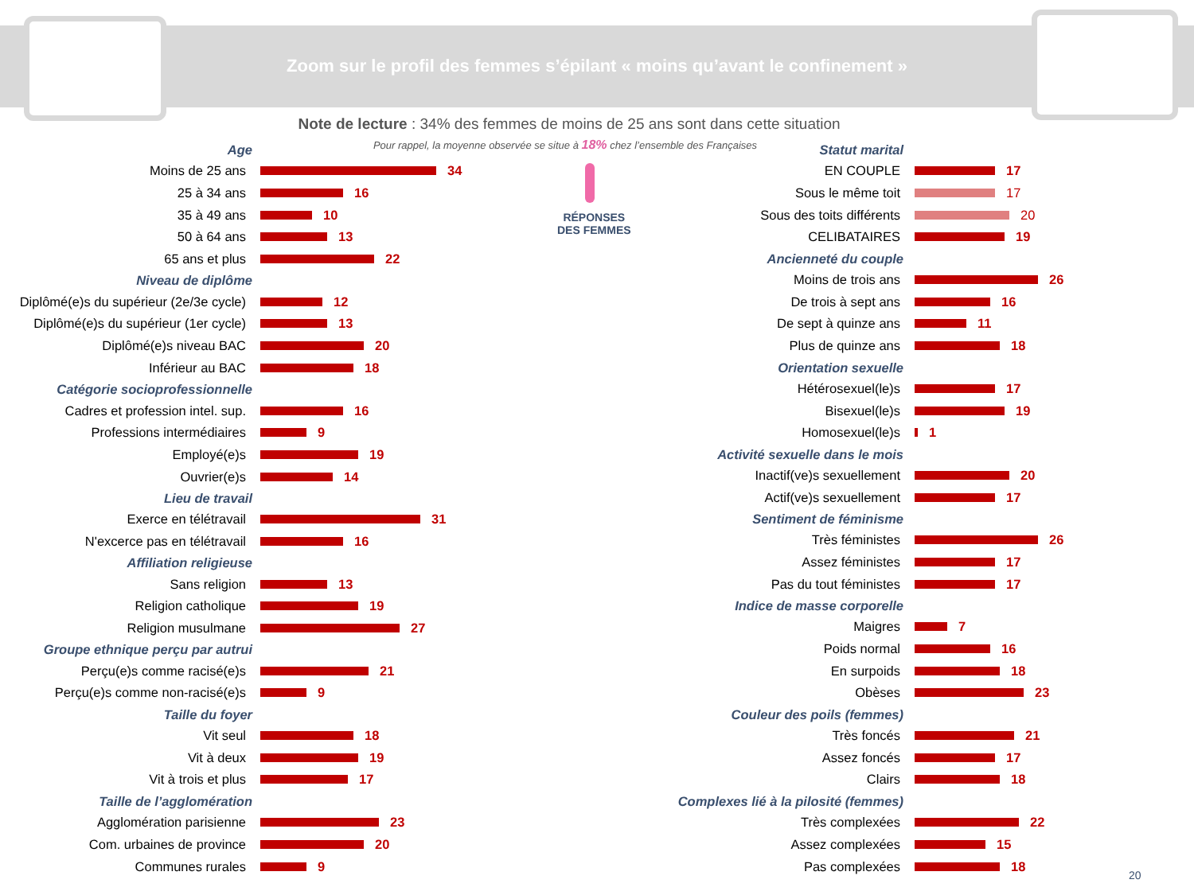Zoom sur le profil des femmes s’épilant « moins qu’avant le confinement »
Note de lecture : 34% des femmes de moins de 25 ans sont dans cette situation
Pour rappel, la moyenne observée se situe à 18% chez l’ensemble des Françaises
RÉPONSES
DES FEMMES
Age
Moins de 25 ans 34
25 à 34 ans 16
35 à 49 ans 10
50 à 64 ans 13
65 ans et plus 22
Niveau de diplôme
Diplômé(e)s du supérieur (2e/3e cycle)
12
Diplômé(e)s du supérieur (1er cycle)
13
Diplômé(e)s niveau BAC 20
Inférieur au BAC 18
Catégorie socioprofessionnelle
Cadres et profession intel. sup.
16
Professions intermédiaires 9
Employé(e)s 19
Ouvrier(e)s 14
Lieu de travail
Exerce en télétravail 31
N'excerce pas en télétravail 16
Affiliation religieuse
Sans religion 13
Religion catholique 19
Religion musulmane 27
Groupe ethnique perçu par autrui
Perçu(e)s comme racisé(e)s 21
Perçu(e)s comme non-racisé(e)s 9
Taille du foyer
Vit seul 18
Vit à deux 19
Vit à trois et plus 17
Taille de l’agglomération
Agglomération parisienne 23
Com. urbaines de province 20
Communes rurales 9
Statut marital
EN COUPLE 17
Sous le même toit 17
Sous des toits différents 20
CELIBATAIRES 19
Ancienneté du couple
Moins de trois ans 26
De trois à sept ans 16
De sept à quinze ans 11
Plus de quinze ans 18
Orientation sexuelle
Hétérosexuel(le)s 17
Bisexuel(le)s 19
Homosexuel(le)s 1
Activité sexuelle dans le mois
Inactif(ve)s sexuellement 20
Actif(ve)s sexuellement 17
Sentiment de féminisme
Très féministes 26
Assez féministes 17
Pas du tout féministes 17
Indice de masse corporelle
Maigres 7
Poids normal 16
En surpoids 18
Obèses 23
Couleur des poils (femmes)
Très foncés 21
Assez foncés 17
Clairs 18
Complexes lié à la pilosité (femmes)
Très complexées 22
Assez complexées 15
Pas complexées 18
20